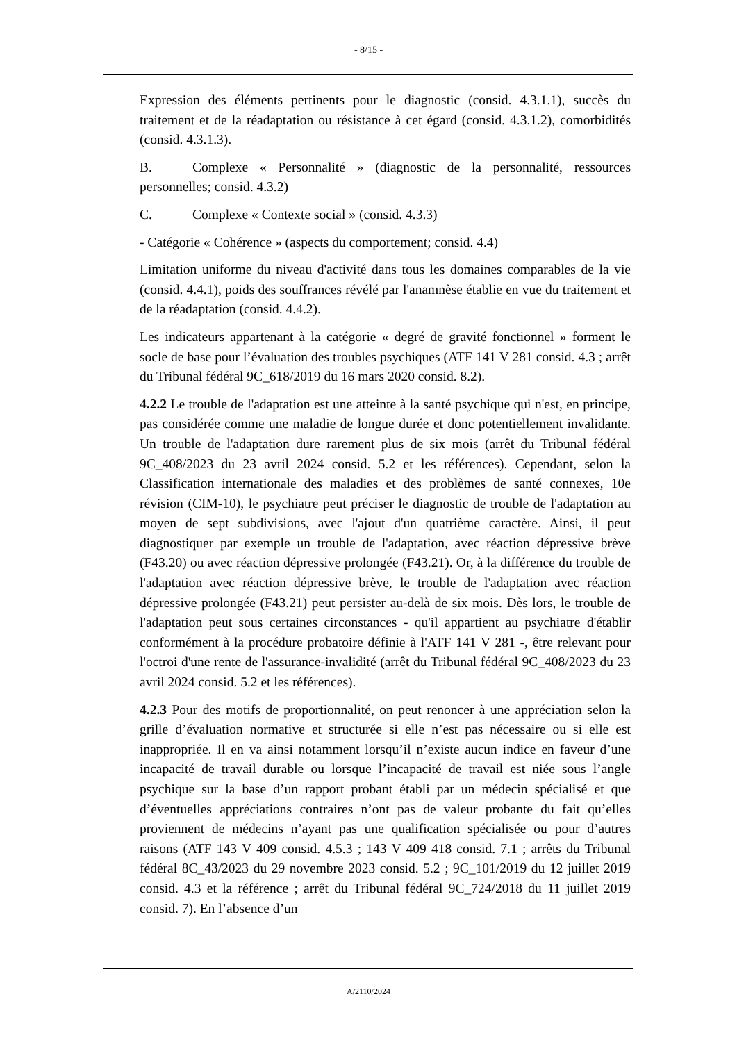- 8/15 -
Expression des éléments pertinents pour le diagnostic (consid. 4.3.1.1), succès du traitement et de la réadaptation ou résistance à cet égard (consid. 4.3.1.2), comorbidités (consid. 4.3.1.3).
B. Complexe « Personnalité » (diagnostic de la personnalité, ressources personnelles; consid. 4.3.2)
C. Complexe « Contexte social » (consid. 4.3.3)
- Catégorie « Cohérence » (aspects du comportement; consid. 4.4)
Limitation uniforme du niveau d'activité dans tous les domaines comparables de la vie (consid. 4.4.1), poids des souffrances révélé par l'anamnèse établie en vue du traitement et de la réadaptation (consid. 4.4.2).
Les indicateurs appartenant à la catégorie « degré de gravité fonctionnel » forment le socle de base pour l’évaluation des troubles psychiques (ATF 141 V 281 consid. 4.3 ; arrêt du Tribunal fédéral 9C_618/2019 du 16 mars 2020 consid. 8.2).
4.2.2 Le trouble de l'adaptation est une atteinte à la santé psychique qui n'est, en principe, pas considérée comme une maladie de longue durée et donc potentiellement invalidante. Un trouble de l'adaptation dure rarement plus de six mois (arrêt du Tribunal fédéral 9C_408/2023 du 23 avril 2024 consid. 5.2 et les références). Cependant, selon la Classification internationale des maladies et des problèmes de santé connexes, 10e révision (CIM-10), le psychiatre peut préciser le diagnostic de trouble de l'adaptation au moyen de sept subdivisions, avec l'ajout d'un quatrième caractère. Ainsi, il peut diagnostiquer par exemple un trouble de l'adaptation, avec réaction dépressive brève (F43.20) ou avec réaction dépressive prolongée (F43.21). Or, à la différence du trouble de l'adaptation avec réaction dépressive brève, le trouble de l'adaptation avec réaction dépressive prolongée (F43.21) peut persister au-delà de six mois. Dès lors, le trouble de l'adaptation peut sous certaines circonstances - qu'il appartient au psychiatre d'établir conformément à la procédure probatoire définie à l'ATF 141 V 281 -, être relevant pour l'octroi d'une rente de l'assurance-invalidité (arrêt du Tribunal fédéral 9C_408/2023 du 23 avril 2024 consid. 5.2 et les références).
4.2.3 Pour des motifs de proportionnalité, on peut renoncer à une appréciation selon la grille d’évaluation normative et structurée si elle n’est pas nécessaire ou si elle est inappropriée. Il en va ainsi notamment lorsqu’il n’existe aucun indice en faveur d’une incapacité de travail durable ou lorsque l’incapacité de travail est niée sous l’angle psychique sur la base d’un rapport probant établi par un médecin spécialisé et que d’éventuelles appréciations contraires n’ont pas de valeur probante du fait qu’elles proviennent de médecins n’ayant pas une qualification spécialisée ou pour d’autres raisons (ATF 143 V 409 consid. 4.5.3 ; 143 V 409 418 consid. 7.1 ; arrêts du Tribunal fédéral 8C_43/2023 du 29 novembre 2023 consid. 5.2 ; 9C_101/2019 du 12 juillet 2019 consid. 4.3 et la référence ; arrêt du Tribunal fédéral 9C_724/2018 du 11 juillet 2019 consid. 7). En l’absence d’un
A/2110/2024